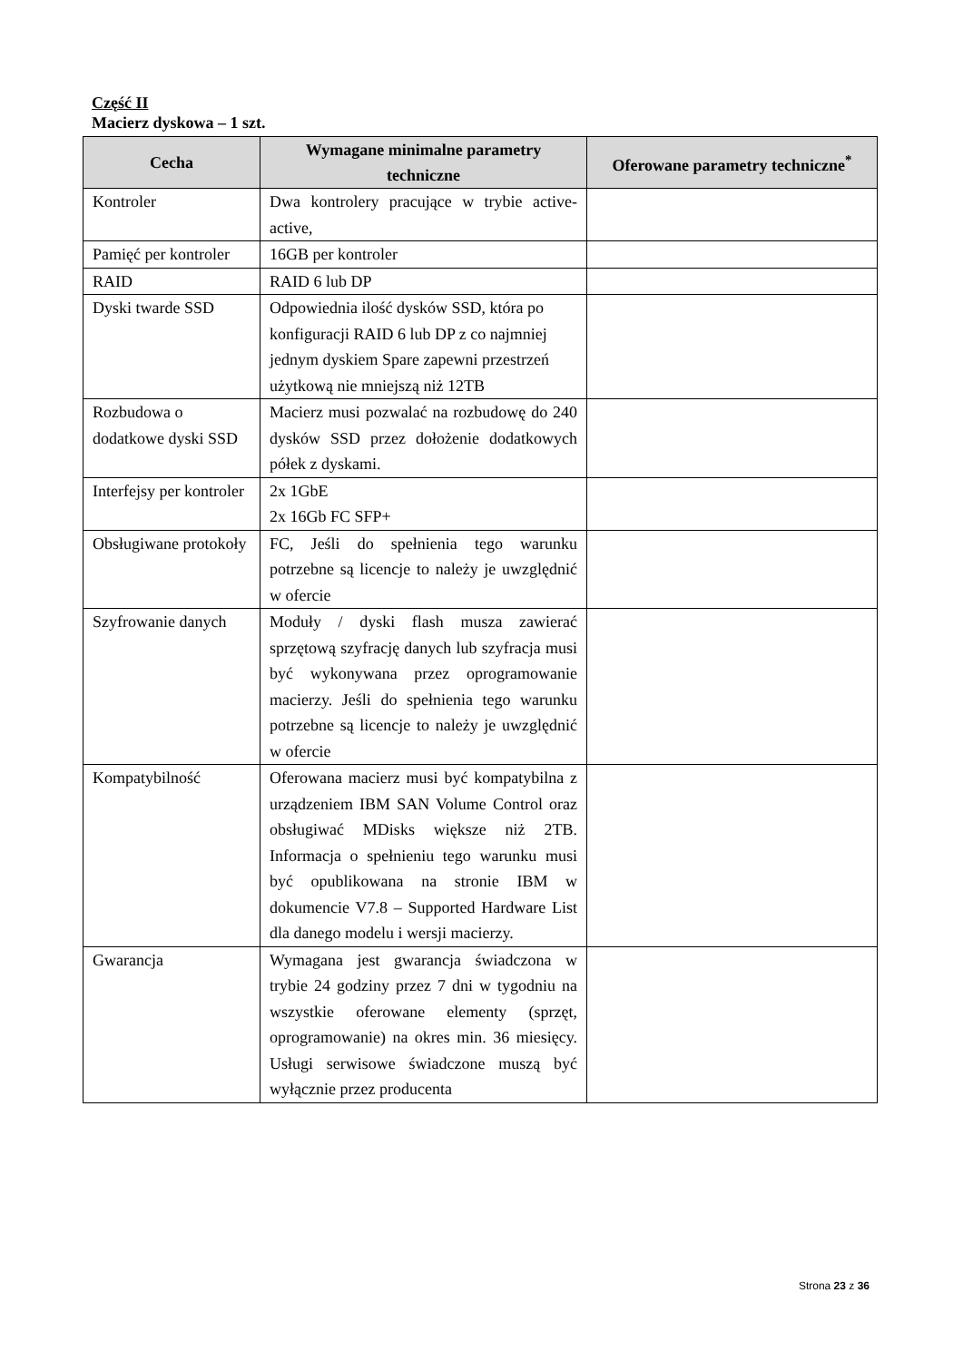Część II
Macierz dyskowa – 1 szt.
| Cecha | Wymagane minimalne parametry techniczne | Oferowane parametry techniczne<sup>*</sup> |
| --- | --- | --- |
| Kontroler | Dwa kontrolery pracujące w trybie active-active, | |
| Pamięć per kontroler | 16GB per kontroler | |
| RAID | RAID 6 lub DP | |
| Dyski twarde SSD | Odpowiednia ilość dysków SSD, która po konfiguracji RAID 6 lub DP z co najmniej jednym dyskiem Spare zapewni przestrzeń użytkową nie mniejszą niż 12TB | |
| Rozbudowa o dodatkowe dyski SSD | Macierz musi pozwalać na rozbudowę do 240 dysków SSD przez dołożenie dodatkowych półek z dyskami. | |
| Interfejsy per kontroler | 2x 1GbE 2x 16Gb FC SFP+ | |
| Obsługiwane protokoły | FC, Jeśli do spełnienia tego warunku potrzebne są licencje to należy je uwzględnić w ofercie | |
| Szyfrowanie danych | Moduły / dyski flash musza zawierać sprzętową szyfrację danych lub szyfracja musi być wykonywana przez oprogramowanie macierzy. Jeśli do spełnienia tego warunku potrzebne są licencje to należy je uwzględnić w ofercie | |
| Kompatybilność | Oferowana macierz musi być kompatybilna z urządzeniem IBM SAN Volume Control oraz obsługiwać MDisks większe niż 2TB. Informacja o spełnieniu tego warunku musi być opublikowana na stronie IBM w dokumencie V7.8 – Supported Hardware List dla danego modelu i wersji macierzy. | |
| Gwarancja | Wymagana jest gwarancja świadczona w trybie 24 godziny przez 7 dni w tygodniu na wszystkie oferowane elementy (sprzęt, oprogramowanie) na okres min. 36 miesięcy. Usługi serwisowe świadczone muszą być wyłącznie przez producenta | |
Strona 23 z 36